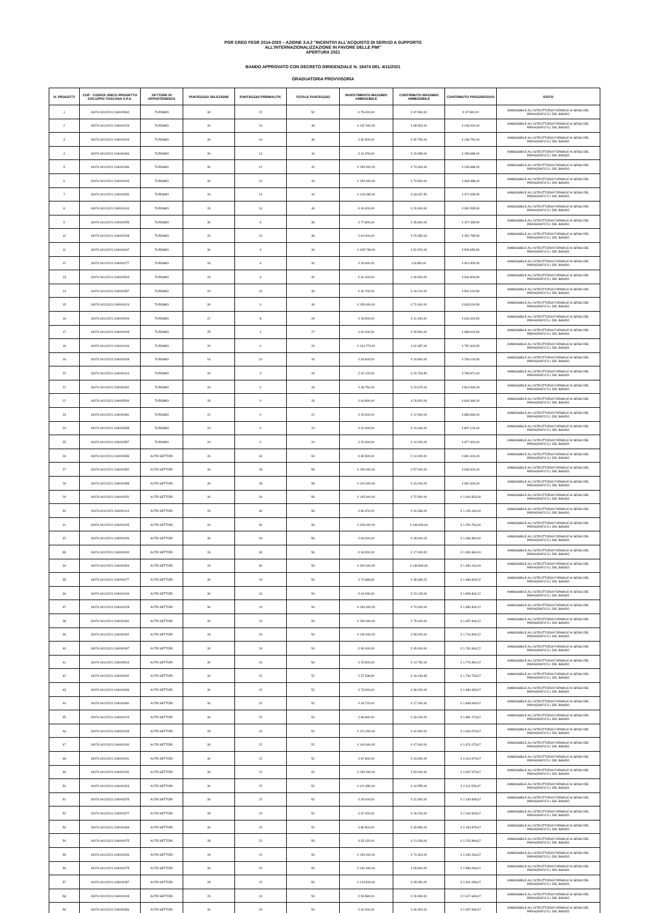POR CREO FESR 2014-2020 – AZIONE 3.4.2 "INCENTIVI ALL'ACQUISTO DI SERVIZI A SUPPORTO
ALL'INTERNAZIONALIZZAZIONE IN FAVORE DELLE PMI"
APERTURA 2021
BANDO APPROVATO CON DECRETO DIRIGENZIALE N. 19474 DEL 4/11/2021
GRADUATORIA PROVVISORIA
| N. PROGETTI | CUP - CODICE UNICO PROGETTO SVILUPPO TOSCANA S.P.A. | SETTORE DI APPARTENENZA | PUNTEGGIO SELEZIONE | PUNTEGGIO PREMIALITA' | TOTALE PUNTEGGIO | INVESTIMENTO MASSIMO AMMISSIBILE | CONTRIBUTO MASSIMO AMMISSIBILE | CONTRIBUTO PROGRESSIVO | ESITO |
| --- | --- | --- | --- | --- | --- | --- | --- | --- | --- |
| 1 | 19474.04112021.194000562 | TURISMO | 30 | 22 | 52 | € 75.000,00 | € 37.500,00 | € 37.500,00 | AMMISSIBILE ALL'ISTRUTTORIA FORMALE AI SENSI DEL PARAGRAFO 5.1 DEL BANDO |
| 2 | 19474.04112021.194000229 | TURISMO | 30 | 16 | 46 | € 137.000,00 | € 68.500,00 | € 106.000,00 | AMMISSIBILE ALL'ISTRUTTORIA FORMALE AI SENSI DEL PARAGRAFO 5.1 DEL BANDO |
| 3 | 19474.04112021.194000419 | TURISMO | 30 | 16 | 46 | € 82.500,00 | € 32.750,00 | € 138.750,00 | AMMISSIBILE ALL'ISTRUTTORIA FORMALE AI SENSI DEL PARAGRAFO 5.1 DEL BANDO |
| 4 | 19474.04112021.194000466 | TURISMO | 30 | 14 | 44 | € 41.876,00 | € 20.938,00 | € 159.688,00 | AMMISSIBILE ALL'ISTRUTTORIA FORMALE AI SENSI DEL PARAGRAFO 5.1 DEL BANDO |
| 5 | 19474.04112021.194000186 | TURISMO | 30 | 12 | 42 | € 150.000,00 | € 74.300,00 | € 233.988,00 | AMMISSIBILE ALL'ISTRUTTORIA FORMALE AI SENSI DEL PARAGRAFO 5.1 DEL BANDO |
| 6 | 19474.04112021.194000043 | TURISMO | 30 | 10 | 40 | € 150.000,00 | € 74.500,00 | € 308.488,00 | AMMISSIBILE ALL'ISTRUTTORIA FORMALE AI SENSI DEL PARAGRAFO 5.1 DEL BANDO |
| 7 | 19474.04112021.194000050 | TURISMO | 26 | 14 | 40 | € 126.095,00 | € 63.047,50 | € 371.535,50 | AMMISSIBILE ALL'ISTRUTTORIA FORMALE AI SENSI DEL PARAGRAFO 5.1 DEL BANDO |
| 8 | 19474.04112021.194000144 | TURISMO | 26 | 14 | 40 | € 40.000,00 | € 20.000,00 | € 391.535,50 | AMMISSIBILE ALL'ISTRUTTORIA FORMALE AI SENSI DEL PARAGRAFO 5.1 DEL BANDO |
| 9 | 19474.04112021.194000255 | TURISMO | 30 | 6 | 36 | € 77.800,00 | € 35.900,00 | € 427.435,50 | AMMISSIBILE ALL'ISTRUTTORIA FORMALE AI SENSI DEL PARAGRAFO 5.1 DEL BANDO |
| 10 | 19474.04112021.194000268 | TURISMO | 26 | 10 | 36 | € 64.000,00 | € 25.350,00 | € 452.785,50 | AMMISSIBILE ALL'ISTRUTTORIA FORMALE AI SENSI DEL PARAGRAFO 5.1 DEL BANDO |
| 11 | 19474.04112021.194000067 | TURISMO | 30 | 4 | 34 | € 105.748,00 | € 52.874,00 | € 505.659,50 | AMMISSIBILE ALL'ISTRUTTORIA FORMALE AI SENSI DEL PARAGRAFO 5.1 DEL BANDO |
| 12 | 19474.04112021.194000277 | TURISMO | 26 | 6 | 32 | € 18.300,00 | € 8.650,00 | € 514.309,50 | AMMISSIBILE ALL'ISTRUTTORIA FORMALE AI SENSI DEL PARAGRAFO 5.1 DEL BANDO |
| 13 | 19474.04112021.194000504 | TURISMO | 26 | 6 | 32 | € 61.000,00 | € 30.500,00 | € 544.809,50 | AMMISSIBILE ALL'ISTRUTTORIA FORMALE AI SENSI DEL PARAGRAFO 5.1 DEL BANDO |
| 14 | 19474.04112021.194000357 | TURISMO | 20 | 10 | 30 | € 40.700,00 | € 16.210,00 | € 561.019,50 | AMMISSIBILE ALL'ISTRUTTORIA FORMALE AI SENSI DEL PARAGRAFO 5.1 DEL BANDO |
| 15 | 19474.04112021.194000424 | TURISMO | 30 | 0 | 30 | € 150.000,00 | € 72.000,00 | € 633.019,50 | AMMISSIBILE ALL'ISTRUTTORIA FORMALE AI SENSI DEL PARAGRAFO 5.1 DEL BANDO |
| 16 | 19474.04112021.194000519 | TURISMO | 21 | 8 | 29 | € 28.500,00 | € 11.400,00 | € 644.419,50 | AMMISSIBILE ALL'ISTRUTTORIA FORMALE AI SENSI DEL PARAGRAFO 5.1 DEL BANDO |
| 17 | 19474.04112021.194000005 | TURISMO | 25 | 2 | 27 | € 91.000,00 | € 45.500,00 | € 689.919,50 | AMMISSIBILE ALL'ISTRUTTORIA FORMALE AI SENSI DEL PARAGRAFO 5.1 DEL BANDO |
| 18 | 19474.04112021.194000134 | TURISMO | 26 | 0 | 26 | € 124.774,00 | € 62.387,00 | € 752.306,50 | AMMISSIBILE ALL'ISTRUTTORIA FORMALE AI SENSI DEL PARAGRAFO 5.1 DEL BANDO |
| 19 | 19474.04112021.194000248 | TURISMO | 16 | 10 | 26 | € 33.600,00 | € 16.800,00 | € 769.106,50 | AMMISSIBILE ALL'ISTRUTTORIA FORMALE AI SENSI DEL PARAGRAFO 5.1 DEL BANDO |
| 20 | 19474.04112021.194000314 | TURISMO | 26 | 0 | 26 | € 42.129,00 | € 20.764,50 | € 789.871,00 | AMMISSIBILE ALL'ISTRUTTORIA FORMALE AI SENSI DEL PARAGRAFO 5.1 DEL BANDO |
| 21 | 19474.04112021.194000320 | TURISMO | 26 | 0 | 26 | € 49.750,00 | € 24.675,00 | € 814.546,00 | AMMISSIBILE ALL'ISTRUTTORIA FORMALE AI SENSI DEL PARAGRAFO 5.1 DEL BANDO |
| 22 | 19474.04112021.194000500 | TURISMO | 26 | 0 | 26 | € 64.800,00 | € 29.920,00 | € 844.466,00 | AMMISSIBILE ALL'ISTRUTTORIA FORMALE AI SENSI DEL PARAGRAFO 5.1 DEL BANDO |
| 23 | 19474.04112021.194000481 | TURISMO | 22 | 0 | 22 | € 25.000,00 | € 12.500,00 | € 856.966,00 | AMMISSIBILE ALL'ISTRUTTORIA FORMALE AI SENSI DEL PARAGRAFO 5.1 DEL BANDO |
| 24 | 19474.04112021.194000538 | TURISMO | 20 | 0 | 20 | € 20.400,00 | € 10.160,00 | € 867.126,00 | AMMISSIBILE ALL'ISTRUTTORIA FORMALE AI SENSI DEL PARAGRAFO 5.1 DEL BANDO |
| 25 | 19474.04112021.194000557 | TURISMO | 20 | 0 | 20 | € 20.400,00 | € 10.200,00 | € 877.326,00 | AMMISSIBILE ALL'ISTRUTTORIA FORMALE AI SENSI DEL PARAGRAFO 5.1 DEL BANDO |
| 26 | 19474.04112021.194000556 | ALTRI SETTORI | 26 | 34 | 60 | € 35.500,00 | € 14.000,00 | € 891.326,00 | AMMISSIBILE ALL'ISTRUTTORIA FORMALE AI SENSI DEL PARAGRAFO 5.1 DEL BANDO |
| 27 | 19474.04112021.194000352 | ALTRI SETTORI | 30 | 28 | 58 | € 150.000,00 | € 57.000,00 | € 948.326,00 | AMMISSIBILE ALL'ISTRUTTORIA FORMALE AI SENSI DEL PARAGRAFO 5.1 DEL BANDO |
| 28 | 19474.04112021.194000358 | ALTRI SETTORI | 30 | 28 | 58 | € 120.000,00 | € 44.000,00 | € 992.326,00 | AMMISSIBILE ALL'ISTRUTTORIA FORMALE AI SENSI DEL PARAGRAFO 5.1 DEL BANDO |
| 29 | 19474.04112021.194000051 | ALTRI SETTORI | 30 | 26 | 56 | € 145.000,00 | € 72.500,00 | € 1.064.826,00 | AMMISSIBILE ALL'ISTRUTTORIA FORMALE AI SENSI DEL PARAGRAFO 5.1 DEL BANDO |
| 30 | 19474.04112021.194000114 | ALTRI SETTORI | 26 | 30 | 56 | € 80.676,00 | € 40.338,00 | € 1.105.164,00 | AMMISSIBILE ALL'ISTRUTTORIA FORMALE AI SENSI DEL PARAGRAFO 5.1 DEL BANDO |
| 31 | 19474.04112021.194000245 | ALTRI SETTORI | 26 | 30 | 56 | € 319.000,00 | € 149.600,00 | € 1.254.764,00 | AMMISSIBILE ALL'ISTRUTTORIA FORMALE AI SENSI DEL PARAGRAFO 5.1 DEL BANDO |
| 32 | 19474.04112021.194000296 | ALTRI SETTORI | 30 | 26 | 56 | € 63.000,00 | € 28.600,00 | € 1.283.364,00 | AMMISSIBILE ALL'ISTRUTTORIA FORMALE AI SENSI DEL PARAGRAFO 5.1 DEL BANDO |
| 33 | 19474.04112021.194000300 | ALTRI SETTORI | 26 | 30 | 56 | € 34.000,00 | € 17.000,00 | € 1.300.364,00 | AMMISSIBILE ALL'ISTRUTTORIA FORMALE AI SENSI DEL PARAGRAFO 5.1 DEL BANDO |
| 34 | 19474.04112021.194000304 | ALTRI SETTORI | 26 | 30 | 56 | € 400.000,00 | € 149.800,00 | € 1.450.164,00 | AMMISSIBILE ALL'ISTRUTTORIA FORMALE AI SENSI DEL PARAGRAFO 5.1 DEL BANDO |
| 35 | 19474.04112021.194000077 | ALTRI SETTORI | 30 | 24 | 54 | € 74.386,84 | € 36.665,22 | € 1.486.829,22 | AMMISSIBILE ALL'ISTRUTTORIA FORMALE AI SENSI DEL PARAGRAFO 5.1 DEL BANDO |
| 36 | 19474.04112021.194000109 | ALTRI SETTORI | 30 | 24 | 54 | € 44.030,00 | € 22.015,00 | € 1.508.844,22 | AMMISSIBILE ALL'ISTRUTTORIA FORMALE AI SENSI DEL PARAGRAFO 5.1 DEL BANDO |
| 37 | 19474.04112021.194000228 | ALTRI SETTORI | 30 | 24 | 54 | € 150.000,00 | € 74.000,00 | € 1.582.844,22 | AMMISSIBILE ALL'ISTRUTTORIA FORMALE AI SENSI DEL PARAGRAFO 5.1 DEL BANDO |
| 38 | 19474.04112021.194000281 | ALTRI SETTORI | 30 | 24 | 54 | € 150.000,00 | € 75.000,00 | € 1.657.844,22 | AMMISSIBILE ALL'ISTRUTTORIA FORMALE AI SENSI DEL PARAGRAFO 5.1 DEL BANDO |
| 39 | 19474.04112021.194000302 | ALTRI SETTORI | 28 | 26 | 54 | € 130.000,00 | € 59.000,00 | € 1.716.844,22 | AMMISSIBILE ALL'ISTRUTTORIA FORMALE AI SENSI DEL PARAGRAFO 5.1 DEL BANDO |
| 40 | 19474.04112021.194000397 | ALTRI SETTORI | 30 | 24 | 54 | € 90.000,00 | € 45.000,00 | € 1.761.844,22 | AMMISSIBILE ALL'ISTRUTTORIA FORMALE AI SENSI DEL PARAGRAFO 5.1 DEL BANDO |
| 41 | 19474.04112021.194000514 | ALTRI SETTORI | 30 | 24 | 54 | € 29.500,00 | € 14.750,00 | € 1.776.594,22 | AMMISSIBILE ALL'ISTRUTTORIA FORMALE AI SENSI DEL PARAGRAFO 5.1 DEL BANDO |
| 42 | 19474.04112021.194000062 | ALTRI SETTORI | 30 | 22 | 52 | € 37.538,90 | € 18.139,45 | € 1.794.733,67 | AMMISSIBILE ALL'ISTRUTTORIA FORMALE AI SENSI DEL PARAGRAFO 5.1 DEL BANDO |
| 43 | 19474.04112021.194000069 | ALTRI SETTORI | 30 | 22 | 52 | € 73.000,00 | € 36.200,00 | € 1.830.933,67 | AMMISSIBILE ALL'ISTRUTTORIA FORMALE AI SENSI DEL PARAGRAFO 5.1 DEL BANDO |
| 44 | 19474.04112021.194000081 | ALTRI SETTORI | 30 | 22 | 52 | € 34.720,00 | € 17.150,00 | € 1.848.083,67 | AMMISSIBILE ALL'ISTRUTTORIA FORMALE AI SENSI DEL PARAGRAFO 5.1 DEL BANDO |
| 45 | 19474.04112021.194000219 | ALTRI SETTORI | 30 | 22 | 52 | € 86.800,00 | € 33.190,00 | € 1.881.273,67 | AMMISSIBILE ALL'ISTRUTTORIA FORMALE AI SENSI DEL PARAGRAFO 5.1 DEL BANDO |
| 46 | 19474.04112021.194000233 | ALTRI SETTORI | 28 | 24 | 52 | € 121.000,00 | € 42.800,00 | € 1.924.073,67 | AMMISSIBILE ALL'ISTRUTTORIA FORMALE AI SENSI DEL PARAGRAFO 5.1 DEL BANDO |
| 47 | 19474.04112021.194000240 | ALTRI SETTORI | 30 | 22 | 52 | € 100.000,00 | € 47.000,00 | € 1.971.073,67 | AMMISSIBILE ALL'ISTRUTTORIA FORMALE AI SENSI DEL PARAGRAFO 5.1 DEL BANDO |
| 48 | 19474.04112021.194000291 | ALTRI SETTORI | 30 | 22 | 52 | € 87.800,00 | € 43.900,00 | € 2.014.973,67 | AMMISSIBILE ALL'ISTRUTTORIA FORMALE AI SENSI DEL PARAGRAFO 5.1 DEL BANDO |
| 49 | 19474.04112021.194000292 | ALTRI SETTORI | 30 | 22 | 52 | € 150.000,00 | € 53.000,00 | € 2.067.973,67 | AMMISSIBILE ALL'ISTRUTTORIA FORMALE AI SENSI DEL PARAGRAFO 5.1 DEL BANDO |
| 50 | 19474.04112021.194000323 | ALTRI SETTORI | 30 | 22 | 52 | € 121.850,00 | € 44.555,00 | € 2.112.528,67 | AMMISSIBILE ALL'ISTRUTTORIA FORMALE AI SENSI DEL PARAGRAFO 5.1 DEL BANDO |
| 51 | 19474.04112021.194000375 | ALTRI SETTORI | 30 | 22 | 52 | € 45.000,00 | € 22.300,00 | € 2.134.828,67 | AMMISSIBILE ALL'ISTRUTTORIA FORMALE AI SENSI DEL PARAGRAFO 5.1 DEL BANDO |
| 52 | 19474.04112021.194000377 | ALTRI SETTORI | 28 | 24 | 52 | € 67.000,00 | € 26.100,00 | € 2.160.928,67 | AMMISSIBILE ALL'ISTRUTTORIA FORMALE AI SENSI DEL PARAGRAFO 5.1 DEL BANDO |
| 53 | 19474.04112021.194000469 | ALTRI SETTORI | 30 | 22 | 52 | € 86.500,00 | € 33.950,00 | € 2.194.878,67 | AMMISSIBILE ALL'ISTRUTTORIA FORMALE AI SENSI DEL PARAGRAFO 5.1 DEL BANDO |
| 54 | 19474.04112021.194000075 | ALTRI SETTORI | 28 | 22 | 50 | € 53.132,00 | € 21.028,00 | € 2.215.906,67 | AMMISSIBILE ALL'ISTRUTTORIA FORMALE AI SENSI DEL PARAGRAFO 5.1 DEL BANDO |
| 55 | 19474.04112021.194000266 | ALTRI SETTORI | 28 | 22 | 50 | € 150.000,00 | € 74.300,00 | € 2.290.206,67 | AMMISSIBILE ALL'ISTRUTTORIA FORMALE AI SENSI DEL PARAGRAFO 5.1 DEL BANDO |
| 56 | 19474.04112021.194000278 | ALTRI SETTORI | 30 | 20 | 50 | € 132.000,00 | € 65.800,00 | € 2.356.006,67 | AMMISSIBILE ALL'ISTRUTTORIA FORMALE AI SENSI DEL PARAGRAFO 5.1 DEL BANDO |
| 57 | 19474.04112021.194000287 | ALTRI SETTORI | 28 | 22 | 50 | € 113.500,00 | € 45.050,00 | € 2.401.056,67 | AMMISSIBILE ALL'ISTRUTTORIA FORMALE AI SENSI DEL PARAGRAFO 5.1 DEL BANDO |
| 58 | 19474.04112021.194000315 | ALTRI SETTORI | 26 | 24 | 50 | € 53.580,00 | € 26.590,00 | € 2.427.646,67 | AMMISSIBILE ALL'ISTRUTTORIA FORMALE AI SENSI DEL PARAGRAFO 5.1 DEL BANDO |
| 59 | 19474.04112021.194000366 | ALTRI SETTORI | 30 | 20 | 50 | € 62.000,00 | € 30.300,00 | € 2.457.946,67 | AMMISSIBILE ALL'ISTRUTTORIA FORMALE AI SENSI DEL PARAGRAFO 5.1 DEL BANDO |